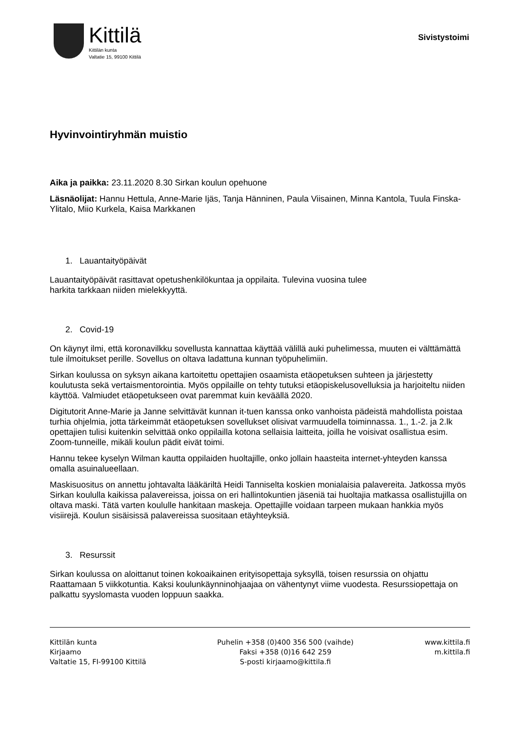Kittilä
Kittilän kunta
Valtatie 15, 99100 Kittilä
Sivistystoimi
Hyvinvointiryhmän muistio
Aika ja paikka: 23.11.2020 8.30 Sirkan koulun opehuone
Läsnäolijat: Hannu Hettula, Anne-Marie Ijäs, Tanja Hänninen, Paula Viisainen, Minna Kantola, Tuula Finska-Ylitalo, Miio Kurkela, Kaisa Markkanen
1. Lauantaityöpäivät
Lauantaityöpäivät rasittavat opetushenkilökuntaa ja oppilaita. Tulevina vuosina tulee
harkita tarkkaan niiden mielekkyyttä.
2. Covid-19
On käynyt ilmi, että koronavilkku sovellusta kannattaa käyttää välillä auki puhelimessa, muuten ei välttämättä tule ilmoitukset perille. Sovellus on oltava ladattuna kunnan työpuhelimiin.
Sirkan koulussa on syksyn aikana kartoitettu opettajien osaamista etäopetuksen suhteen ja järjestetty koulutusta sekä vertaismentorointia. Myös oppilaille on tehty tutuksi etäopiskelusovelluksia ja harjoiteltu niiden käyttöä. Valmiudet etäopetukseen ovat paremmat kuin keväällä 2020.
Digitutorit Anne-Marie ja Janne selvittävät kunnan it-tuen kanssa onko vanhoista pädeistä mahdollista poistaa turhia ohjelmia, jotta tärkeimmät etäopetuksen sovellukset olisivat varmuudella toiminnassa. 1., 1.-2. ja 2.lk opettajien tulisi kuitenkin selvittää onko oppilailla kotona sellaisia laitteita, joilla he voisivat osallistua esim. Zoom-tunneille, mikäli koulun pädit eivät toimi.
Hannu tekee kyselyn Wilman kautta oppilaiden huoltajille, onko jollain haasteita internet-yhteyden kanssa omalla asuinalueellaan.
Maskisuositus on annettu johtavalta lääkäriltä Heidi Tanniselta koskien monialaisia palavereita. Jatkossa myös Sirkan koululla kaikissa palavereissa, joissa on eri hallintokuntien jäseniä tai huoltajia matkassa osallistujilla on oltava maski. Tätä varten koululle hankitaan maskeja. Opettajille voidaan tarpeen mukaan hankkia myös visiirejä. Koulun sisäisissä palavereissa suositaan etäyhteyksiä.
3. Resurssit
Sirkan koulussa on aloittanut toinen kokoaikainen erityisopettaja syksyllä, toisen resurssia on ohjattu Raattamaan 5 viikkotuntia. Kaksi koulunkäynninohjaajaa on vähentynyt viime vuodesta. Resurssiopettaja on palkattu syyslomasta vuoden loppuun saakka.
Kittilän kunta
Kirjaamo
Valtatie 15, FI-99100 Kittilä
Puhelin +358 (0)400 356 500 (vaihde)
Faksi +358 (0)16 642 259
S-posti kirjaamo@kittila.fi
www.kittila.fi
m.kittila.fi